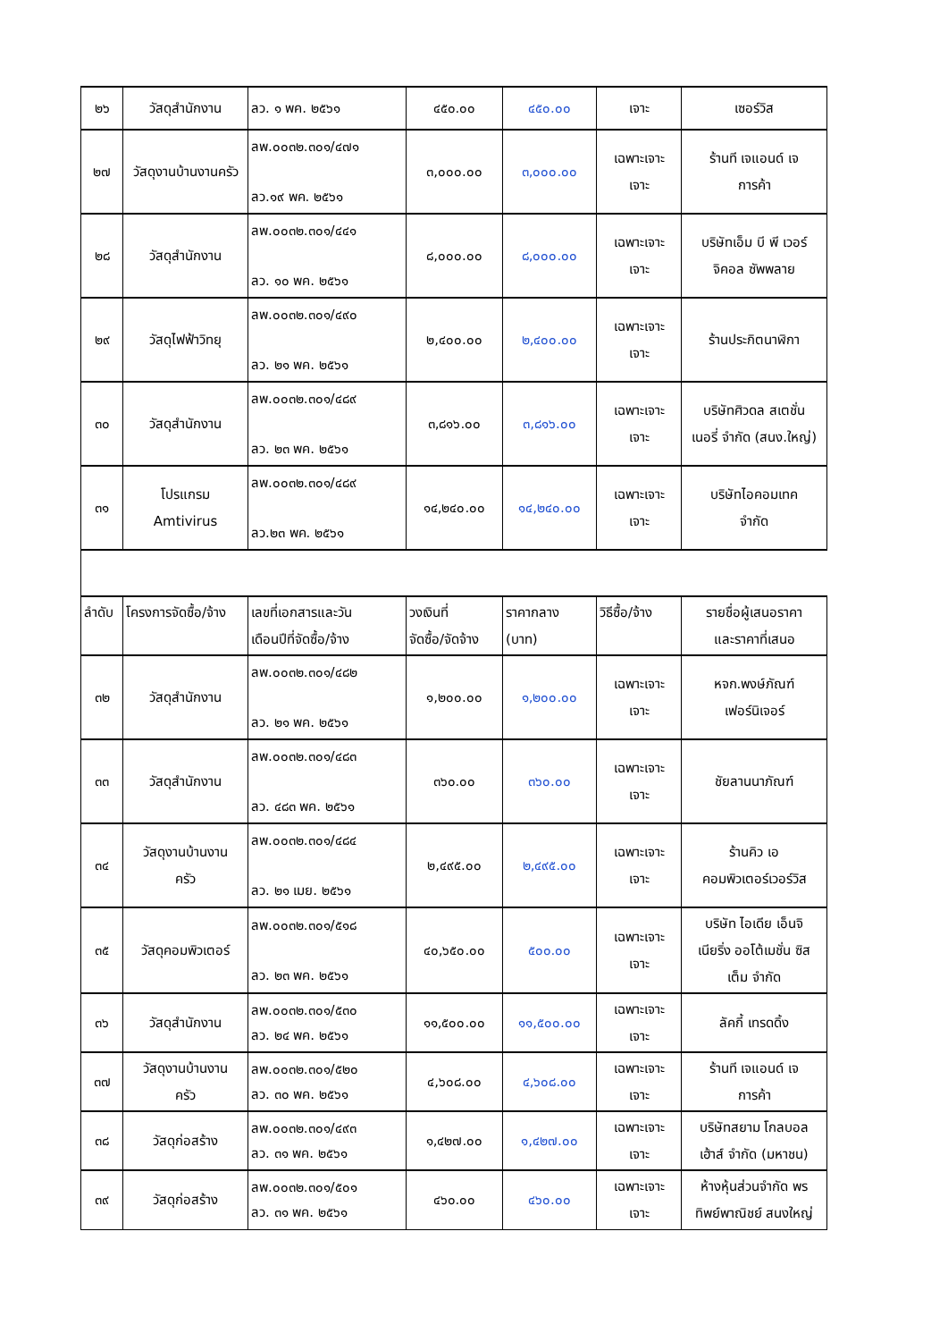| ๒๖ | วัสดุสำนักงาน | ลว. ๑ พค. ๒๕๖๑ | ๔๕๐.๐๐ | ๔๕๐.๐๐ | เจาะ | เซอร์วิส |
| ๒๗ | วัสดุงานบ้านงานครัว | ลพ.๐๐๓๒.๓๐๑/๔๗๑ ลว.๑๙ พค. ๒๕๖๑ | ๓,๐๐๐.๐๐ | ๓,๐๐๐.๐๐ | เฉพาะเจาะ เจาะ | ร้านที เจแอนด์ เจ การค้า |
| ๒๘ | วัสดุสำนักงาน | ลพ.๐๐๓๒.๓๐๑/๔๔๑ ลว. ๑๐ พค. ๒๕๖๑ | ๘,๐๐๐.๐๐ | ๘,๐๐๐.๐๐ | เฉพาะเจาะ เจาะ | บริษัทเอ็ม บี พี เวอร์ จิคอล ซัพพลาย |
| ๒๙ | วัสดุไฟฟ้าวิทยุ | ลพ.๐๐๓๒.๓๐๑/๔๙๐ ลว. ๒๑ พค. ๒๕๖๑ | ๒,๔๐๐.๐๐ | ๒,๔๐๐.๐๐ | เฉพาะเจาะ เจาะ | ร้านประกิตนาฬิกา |
| ๓๐ | วัสดุสำนักงาน | ลพ.๐๐๓๒.๓๐๑/๔๘๙ ลว. ๒๓ พค. ๒๕๖๑ | ๓,๘๑๖.๐๐ | ๓,๘๑๖.๐๐ | เฉพาะเจาะ เจาะ | บริษัทศิวดล สเตชั่น เนอรี่ จำกัด (สนง.ใหญ่) |
| ๓๑ | โปรแกรม Amtivirus | ลพ.๐๐๓๒.๓๐๑/๔๘๙ ลว.๒๓ พค. ๒๕๖๑ | ๑๔,๒๔๐.๐๐ | ๑๔,๒๔๐.๐๐ | เฉพาะเจาะ เจาะ | บริษัทไอคอมเทค จำกัด |
| ลำดับ | โครงการจัดซื้อ/จ้าง | เลขที่เอกสารและวัน เดือนปีที่จัดซื้อ/จ้าง | วงเงินที่ จัดซื้อ/จัดจ้าง | ราคากลาง (บาท) | วิธีซื้อ/จ้าง | รายชื่อผู้เสนอราคา และราคาที่เสนอ |
| ๓๒ | วัสดุสำนักงาน | ลพ.๐๐๓๒.๓๐๑/๔๘๒ ลว. ๒๑ พค. ๒๕๖๑ | ๑,๒๐๐.๐๐ | ๑,๒๐๐.๐๐ | เฉพาะเจาะ เจาะ | หจก.พงษ์ภัณฑ์ เฟอร์นิเจอร์ |
| ๓๓ | วัสดุสำนักงาน | ลพ.๐๐๓๒.๓๐๑/๔๘๓ ลว. ๔๘๓ พค. ๒๕๖๑ | ๓๖๐.๐๐ | ๓๖๐.๐๐ | เฉพาะเจาะ เจาะ | ชัยลานนาภัณฑ์ |
| ๓๔ | วัสดุงานบ้านงาน ครัว | ลพ.๐๐๓๒.๓๐๑/๔๘๔ ลว. ๒๑ เมย. ๒๕๖๑ | ๒,๔๙๕.๐๐ | ๒,๔๙๕.๐๐ | เฉพาะเจาะ เจาะ | ร้านคิว เอ คอมพิวเตอร์เวอร์วิส |
| ๓๕ | วัสดุคอมพิวเตอร์ | ลพ.๐๐๓๒.๓๐๑/๕๑๘ ลว. ๒๓ พค. ๒๕๖๑ | ๔๐,๖๕๐.๐๐ | ๕๐๐.๐๐ | เฉพาะเจาะ เจาะ | บริษัท ไอเดีย เอ็นจิ เนียริ่ง ออโต้เมชั่น ซิส เต็ม จำกัด |
| ๓๖ | วัสดุสำนักงาน | ลพ.๐๐๓๒.๓๐๑/๕๓๐ ลว. ๒๔ พค. ๒๕๖๑ | ๑๑,๕๐๐.๐๐ | ๑๑,๕๐๐.๐๐ | เฉพาะเจาะ เจาะ | ลัคกี้ เทรดดิ้ง |
| ๓๗ | วัสดุงานบ้านงาน ครัว | ลพ.๐๐๓๒.๓๐๑/๕๒๐ ลว. ๓๐ พค. ๒๕๖๑ | ๔,๖๐๘.๐๐ | ๔,๖๐๘.๐๐ | เฉพาะเจาะ เจาะ | ร้านที เจแอนด์ เจ การค้า |
| ๓๘ | วัสดุก่อสร้าง | ลพ.๐๐๓๒.๓๐๑/๔๙๓ ลว. ๓๑ พค. ๒๕๖๑ | ๑,๔๒๗.๐๐ | ๑,๔๒๗.๐๐ | เฉพาะเจาะ เจาะ | บริษัทสยาม โกลบอล เฮ้าส์ จำกัด (มหาชน) |
| ๓๙ | วัสดุก่อสร้าง | ลพ.๐๐๓๒.๓๐๑/๕๐๑ ลว. ๓๑ พค. ๒๕๖๑ | ๔๖๐.๐๐ | ๔๖๐.๐๐ | เฉพาะเจาะ เจาะ | ห้างหุ้นส่วนจำกัด พร ทิพย์พาณิชย์ สนงใหญ่ |